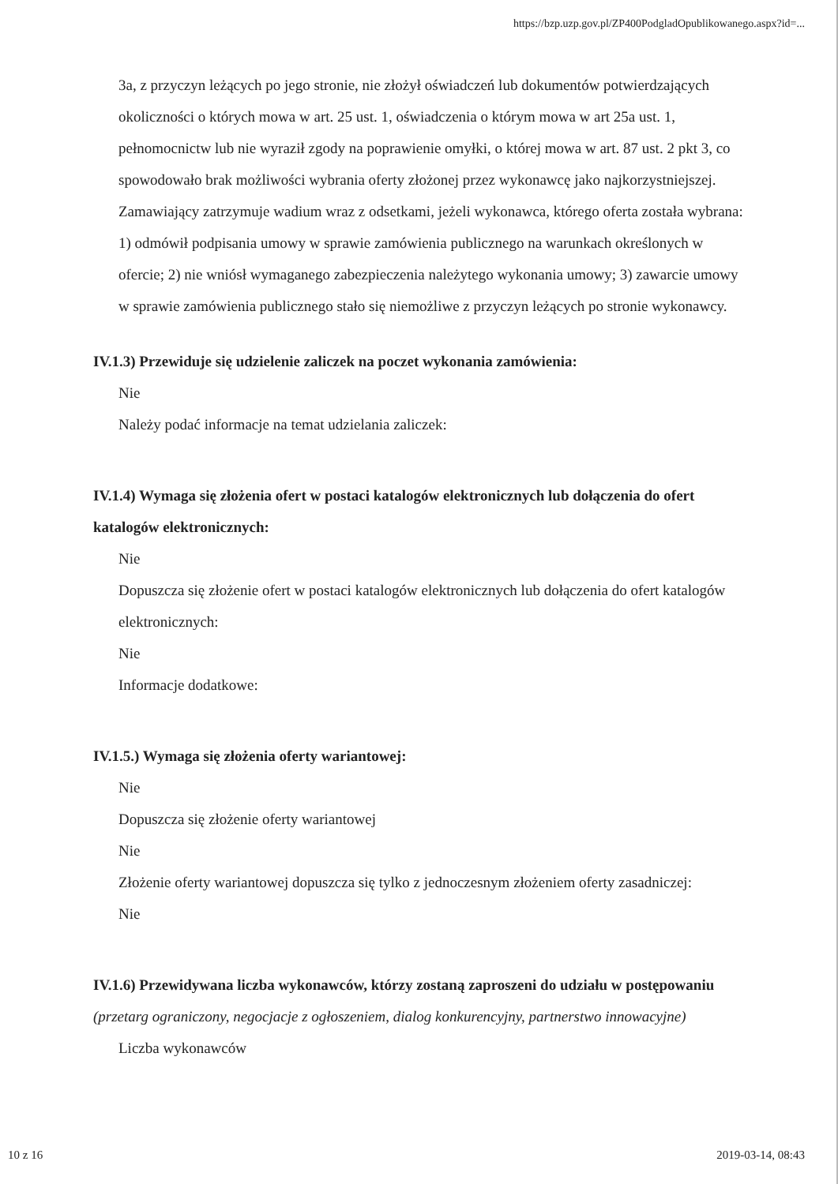https://bzp.uzp.gov.pl/ZP400PodgladOpublikowanego.aspx?id=...
3a, z przyczyn leżących po jego stronie, nie złożył oświadczeń lub dokumentów potwierdzających okoliczności o których mowa w art. 25 ust. 1, oświadczenia o którym mowa w art 25a ust. 1, pełnomocnictw lub nie wyraził zgody na poprawienie omyłki, o której mowa w art. 87 ust. 2 pkt 3, co spowodowało brak możliwości wybrania oferty złożonej przez wykonawcę jako najkorzystniejszej. Zamawiający zatrzymuje wadium wraz z odsetkami, jeżeli wykonawca, którego oferta została wybrana: 1) odmówił podpisania umowy w sprawie zamówienia publicznego na warunkach określonych w ofercie; 2) nie wniósł wymaganego zabezpieczenia należytego wykonania umowy; 3) zawarcie umowy w sprawie zamówienia publicznego stało się niemożliwe z przyczyn leżących po stronie wykonawcy.
IV.1.3) Przewiduje się udzielenie zaliczek na poczet wykonania zamówienia:
Nie
Należy podać informacje na temat udzielania zaliczek:
IV.1.4) Wymaga się złożenia ofert w postaci katalogów elektronicznych lub dołączenia do ofert katalogów elektronicznych:
Nie
Dopuszcza się złożenie ofert w postaci katalogów elektronicznych lub dołączenia do ofert katalogów elektronicznych:
Nie
Informacje dodatkowe:
IV.1.5.) Wymaga się złożenia oferty wariantowej:
Nie
Dopuszcza się złożenie oferty wariantowej
Nie
Złożenie oferty wariantowej dopuszcza się tylko z jednoczesnym złożeniem oferty zasadniczej:
Nie
IV.1.6) Przewidywana liczba wykonawców, którzy zostaną zaproszeni do udziału w postępowaniu
(przetarg ograniczony, negocjacje z ogłoszeniem, dialog konkurencyjny, partnerstwo innowacyjne)
Liczba wykonawców
10 z 16 2019-03-14, 08:43